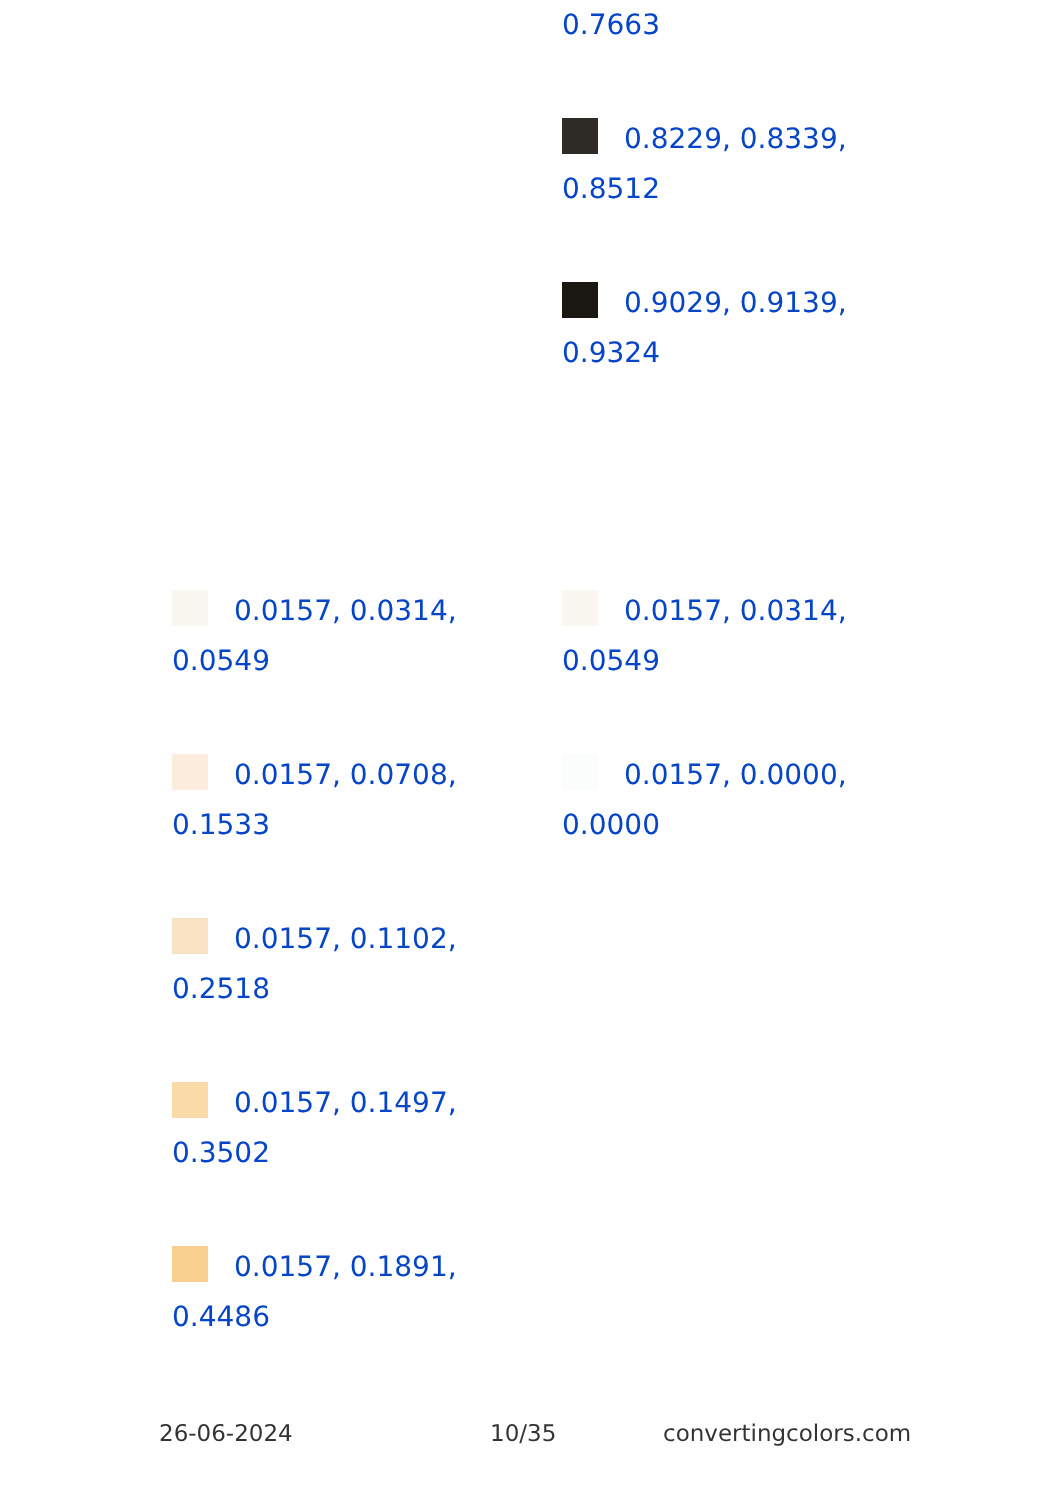0.7663
0.8229, 0.8339, 0.8512
0.9029, 0.9139, 0.9324
0.0157, 0.0314, 0.0549
0.0157, 0.0314, 0.0549
0.0157, 0.0708, 0.1533
0.0157, 0.0000, 0.0000
0.0157, 0.1102, 0.2518
0.0157, 0.1497, 0.3502
0.0157, 0.1891, 0.4486
26-06-2024 10/35 convertingcolors.com